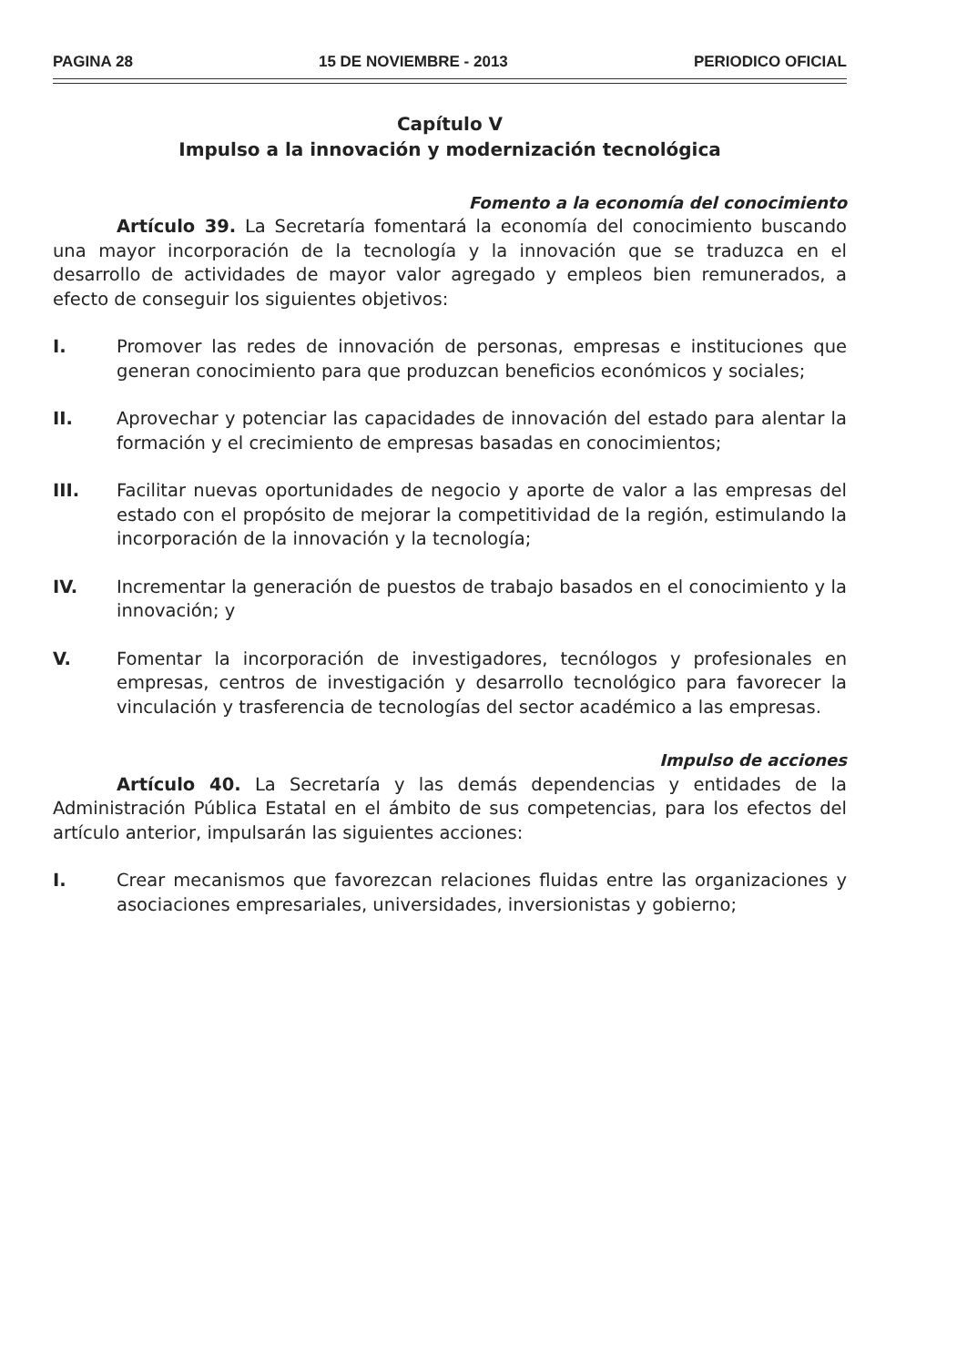PAGINA 28 15 DE NOVIEMBRE - 2013 PERIODICO OFICIAL
Capítulo V
Impulso a la innovación y modernización tecnológica
Fomento a la economía del conocimiento
Artículo 39. La Secretaría fomentará la economía del conocimiento buscando una mayor incorporación de la tecnología y la innovación que se traduzca en el desarrollo de actividades de mayor valor agregado y empleos bien remunerados, a efecto de conseguir los siguientes objetivos:
I. Promover las redes de innovación de personas, empresas e instituciones que generan conocimiento para que produzcan beneficios económicos y sociales;
II. Aprovechar y potenciar las capacidades de innovación del estado para alentar la formación y el crecimiento de empresas basadas en conocimientos;
III. Facilitar nuevas oportunidades de negocio y aporte de valor a las empresas del estado con el propósito de mejorar la competitividad de la región, estimulando la incorporación de la innovación y la tecnología;
IV. Incrementar la generación de puestos de trabajo basados en el conocimiento y la innovación; y
V. Fomentar la incorporación de investigadores, tecnólogos y profesionales en empresas, centros de investigación y desarrollo tecnológico para favorecer la vinculación y trasferencia de tecnologías del sector académico a las empresas.
Impulso de acciones
Artículo 40. La Secretaría y las demás dependencias y entidades de la Administración Pública Estatal en el ámbito de sus competencias, para los efectos del artículo anterior, impulsarán las siguientes acciones:
I. Crear mecanismos que favorezcan relaciones fluidas entre las organizaciones y asociaciones empresariales, universidades, inversionistas y gobierno;